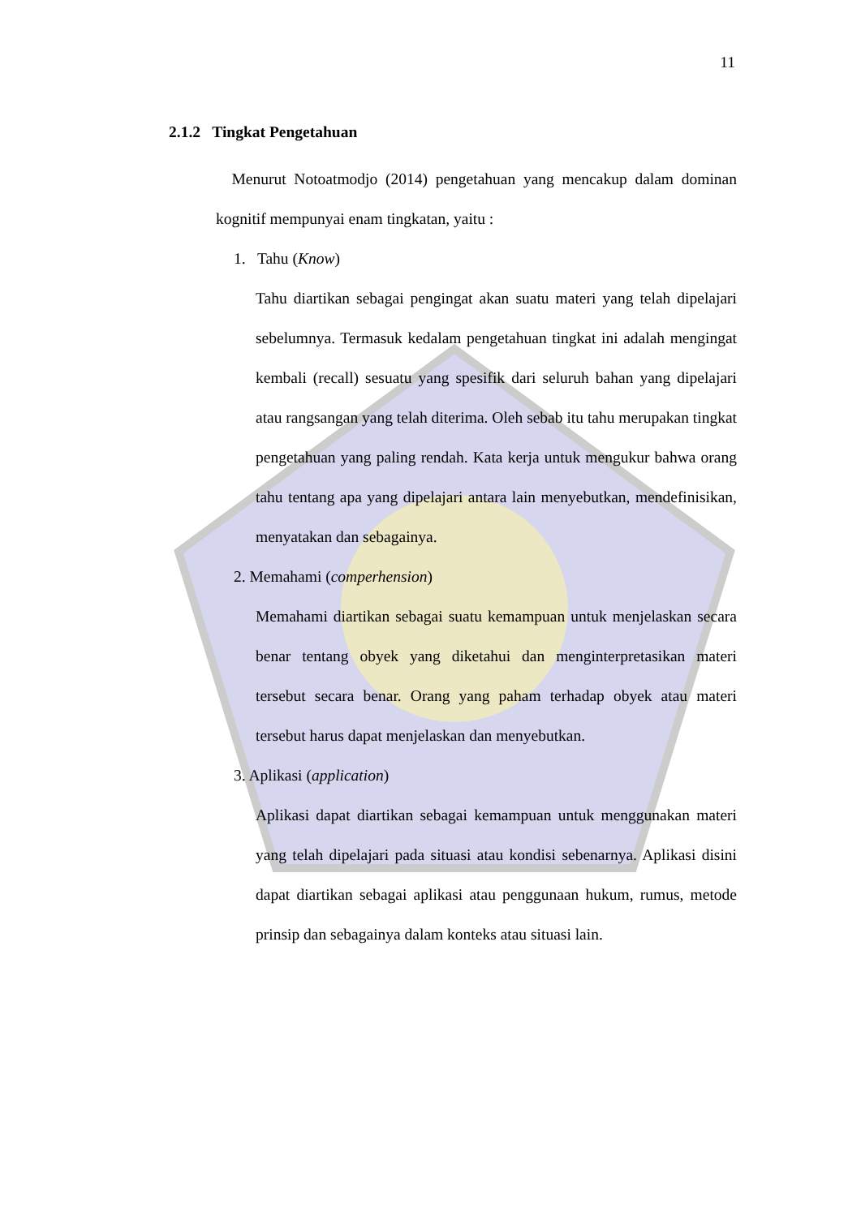11
2.1.2 Tingkat Pengetahuan
Menurut Notoatmodjo (2014) pengetahuan yang mencakup dalam dominan kognitif mempunyai enam tingkatan, yaitu :
1. Tahu (Know)
Tahu diartikan sebagai pengingat akan suatu materi yang telah dipelajari sebelumnya. Termasuk kedalam pengetahuan tingkat ini adalah mengingat kembali (recall) sesuatu yang spesifik dari seluruh bahan yang dipelajari atau rangsangan yang telah diterima. Oleh sebab itu tahu merupakan tingkat pengetahuan yang paling rendah. Kata kerja untuk mengukur bahwa orang tahu tentang apa yang dipelajari antara lain menyebutkan, mendefinisikan, menyatakan dan sebagainya.
2. Memahami (comperhension)
Memahami diartikan sebagai suatu kemampuan untuk menjelaskan secara benar tentang obyek yang diketahui dan menginterpretasikan materi tersebut secara benar. Orang yang paham terhadap obyek atau materi tersebut harus dapat menjelaskan dan menyebutkan.
3. Aplikasi (application)
Aplikasi dapat diartikan sebagai kemampuan untuk menggunakan materi yang telah dipelajari pada situasi atau kondisi sebenarnya. Aplikasi disini dapat diartikan sebagai aplikasi atau penggunaan hukum, rumus, metode prinsip dan sebagainya dalam konteks atau situasi lain.